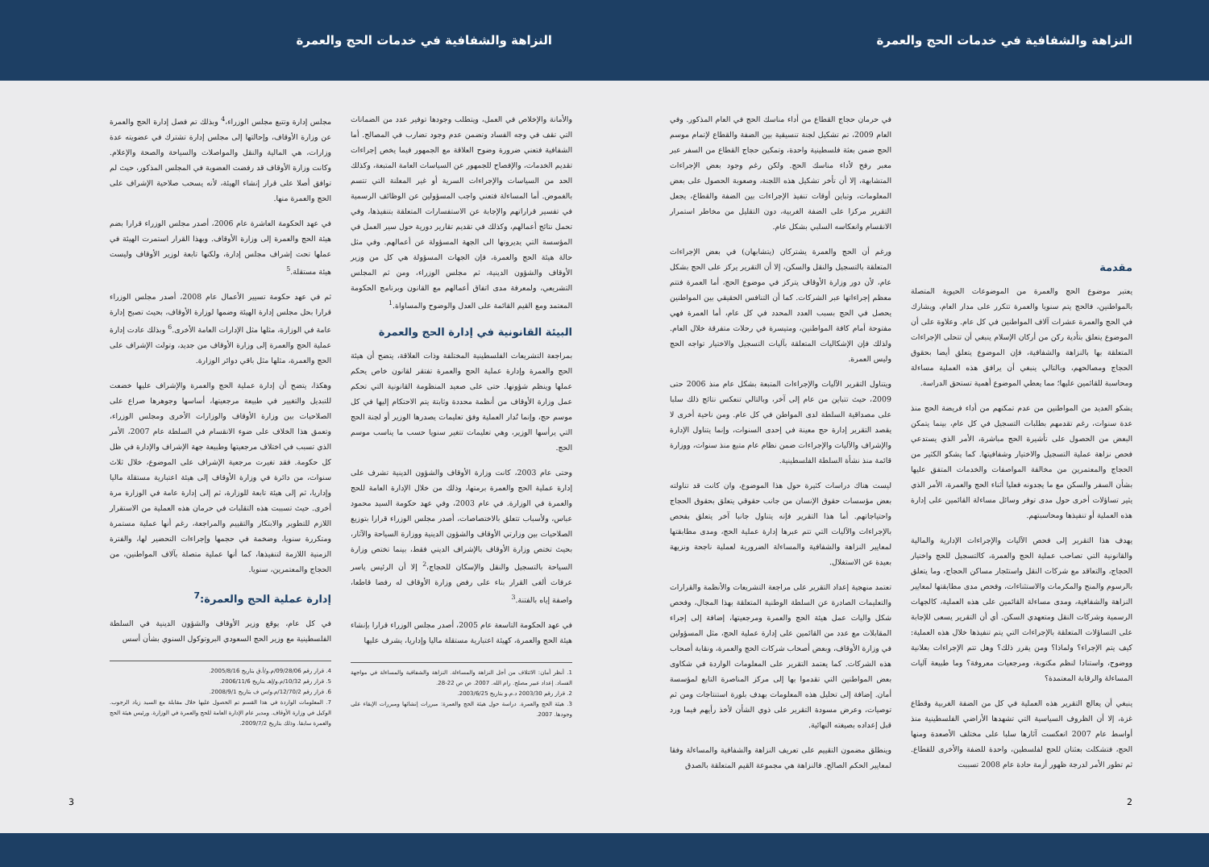النزاهة والشفافية في خدمات الحج والعمرة النزاهة والشفافية في خدمات الحج والعمرة
مقدمة
يعتبر موضوع الحج والعمرة من الموضوعات الحيوية المتصلة بالمواطنين، فالحج يتم سنويا والعمرة تتكرر على مدار العام، ويشارك في الحج والعمرة عشرات آلاف المواطنين في كل عام. وعلاوة على أن الموضوع يتعلق بتأدية ركن من أركان الإسلام ينبغي أن تتحلى الإجراءات المتعلقة بها بالنزاهة والشفافية، فإن الموضوع يتعلق أيضا بحقوق الحجاج ومصالحهم، وبالتالي ينبغي أن يرافق هذه العملية مساءلة ومحاسبة للقائمين عليها؛ مما يعطي الموضوع أهمية تستحق الدراسة.
يشكو العديد من المواطنين من عدم تمكنهم من أداء فريضة الحج منذ عدة سنوات، رغم تقدمهم بطلبات التسجيل في كل عام، بينما يتمكن البعض من الحصول على تأشيرة الحج مباشرة، الأمر الذي يستدعي فحص نزاهة عملية التسجيل والاختيار وشفافيتها. كما يشكو الكثير من الحجاج والمعتمرين من مخالفة المواصفات والخدمات المتفق عليها بشأن السفر والسكن مع ما يجدونه فعليا أثناء الحج والعمرة، الأمر الذي يثير تساؤلات أخرى حول مدى توفر وسائل مساءلة القائمين على إدارة هذه العملية أو تنفيذها ومحاسبتهم.
يهدف هذا التقرير إلى فحص الآليات والإجراءات الإدارية والمالية والقانونية التي تصاحب عملية الحج والعمرة، كالتسجيل للحج واختيار الحجاج، والتعاقد مع شركات النقل واستئجار مساكن الحجاج، وما يتعلق بالرسوم والمنح والمكرمات والاستثناءات، وفحص مدى مطابقتها لمعايير النزاهة والشفافية، ومدى مساءلة القائمين على هذه العملية، كالجهات الرسمية وشركات النقل ومتعهدي السكن. أي أن التقرير يسعى للإجابة على التساؤلات المتعلقة بالإجراءات التي يتم تنفيذها خلال هذه العملية: كيف يتم الإجراء؟ ولماذا؟ ومن يقرر ذلك؟ وهل تتم الإجراءات بعلانية ووضوح، واستنادا لنظم مكتوبة، ومرجعيات معروفة؟ وما طبيعة آليات المساءلة والرقابة المعتمدة؟
ينبغي أن يعالج التقرير هذه العملية في كل من الضفة الغربية وقطاع غزة، إلا أن الظروف السياسية التي تشهدها الأراضي الفلسطينية منذ أواسط عام 2007 انعكست آثارها سلبا على مختلف الأصعدة ومنها الحج، فتشكلت بعثتان للحج لفلسطين، واحدة للضفة والأخرى للقطاع. ثم تطور الأمر لدرجة ظهور أزمة حادة عام 2008 تسببت
في حرمان حجاج القطاع من أداء مناسك الحج في العام المذكور. وفي العام 2009، تم تشكيل لجنة تنسيقية بين الضفة والقطاع لإتمام موسم الحج ضمن بعثة فلسطينية واحدة، وتمكين حجاج القطاع من السفر عبر معبر رفح لأداء مناسك الحج. ولكن رغم وجود بعض الإجراءات المتشابهة، إلا أن تأخر تشكيل هذه اللجنة، وصعوبة الحصول على بعض المعلومات، وتباين أوقات تنفيذ الإجراءات بين الضفة والقطاع، يجعل التقرير مركزا على الضفة الغربية، دون التقليل من مخاطر استمرار الانقسام وانعكاسه السلبي بشكل عام.
ورغم أن الحج والعمرة يشتركان (يتشابهان) في بعض الإجراءات المتعلقة بالتسجيل والنقل والسكن، إلا أن التقرير يركز على الحج بشكل عام، لأن دور وزارة الأوقاف يتركز في موضوع الحج، أما العمرة فتتم معظم إجراءاتها عبر الشركات. كما أن التنافس الحقيقي بين المواطنين يحصل في الحج بسبب العدد المحدد في كل عام، أما العمرة فهي مفتوحة أمام كافة المواطنين، ومتيسرة في رحلات متفرقة خلال العام. ولذلك فإن الإشكاليات المتعلقة بآليات التسجيل والاختيار تواجه الحج وليس العمرة.
ويتناول التقرير الآليات والإجراءات المتبعة بشكل عام منذ 2006 حتى 2009، حيث تتباين من عام إلى آخر، وبالتالي تنعكس نتائج ذلك سلبا على مصداقية السلطة لدى المواطن في كل عام. ومن ناحية أخرى لا يقصد التقرير إدارة حج معينة في إحدى السنوات، وإنما يتناول الإدارة والإشراف والآليات والإجراءات ضمن نظام عام متبع منذ سنوات، ووزارة قائمة منذ نشأة السلطة الفلسطينية.
ليست هناك دراسات كثيرة حول هذا الموضوع، وان كانت قد تناولته بعض مؤسسات حقوق الإنسان من جانب حقوقي يتعلق بحقوق الحجاج واحتياجاتهم. أما هذا التقرير فإنه يتناول جانبا آخر يتعلق بفحص بالإجراءات والآليات التي تتم عبرها إدارة عملية الحج، ومدى مطابقتها لمعايير النزاهة والشفافية والمساءلة الضرورية لعملية ناجحة ونزيهة بعيدة عن الاستغلال.
تعتمد منهجية إعداد التقرير على مراجعة التشريعات والأنظمة والقرارات والتعليمات الصادرة عن السلطة الوطنية المتعلقة بهذا المجال، وفحص شكل واليات عمل هيئة الحج والعمرة ومرجعيتها، إضافة إلى إجراء المقابلات مع عدد من القائمين على إدارة عملية الحج، مثل المسؤولين في وزارة الأوقاف، وبعض أصحاب شركات الحج والعمرة، ونقابة أصحاب هذه الشركات. كما يعتمد التقرير على المعلومات الواردة في شكاوى بعض المواطنين التي تقدموا بها إلى مركز المناصرة التابع لمؤسسة أمان. إضافة إلى تحليل هذه المعلومات بهدف بلورة استنتاجات ومن ثم توصيات، وعرض مسودة التقرير على ذوي الشأن لأخذ رأيهم فيما ورد قبل إعداده بصيغته النهائية.
وينطلق مضمون التقييم على تعريف النزاهة والشفافية والمساءلة وفقا لمعايير الحكم الصالح. فالنزاهة هي مجموعة القيم المتعلقة بالصدق
والأمانة والإخلاص في العمل، ويتطلب وجودها توفير عدد من الضمانات التي تقف في وجه الفساد وتضمن عدم وجود تضارب في المصالح. أما الشفافية فتعني ضرورة وضوح العلاقة مع الجمهور فيما يخص إجراءات تقديم الخدمات، والإفصاح للجمهور عن السياسات العامة المتبعة، وكذلك الحد من السياسات والإجراءات السرية أو غير المعلنة التي تتسم بالغموض. أما المساءلة فتعني واجب المسؤولين عن الوظائف الرسمية في تفسير قراراتهم والإجابة عن الاستفسارات المتعلقة بتنفيذها، وفي تحمل نتائج أعمالهم، وكذلك في تقديم تقارير دورية حول سير العمل في المؤسسة التي يديرونها الى الجهة المسؤولة عن أعمالهم. وفي مثل حالة هيئة الحج والعمرة، فإن الجهات المسؤولة هي كل من وزير الأوقاف والشؤون الدينية، ثم مجلس الوزراء، ومن ثم المجلس التشريعي، ولمعرفة مدى اتفاق أعمالهم مع القانون وبرنامج الحكومة المعتمد ومع القيم القائمة على العدل والوضوح والمساواة.<sup>1</sup>
البيئة القانونية في إدارة الحج والعمرة
بمراجعة التشريعات الفلسطينية المختلفة وذات العلاقة، يتضح أن هيئة الحج والعمرة وإدارة عملية الحج والعمرة تفتقر لقانون خاص يحكم عملها وينظم شؤونها. حتى على صعيد المنظومة القانونية التي تحكم عمل وزارة الأوقاف من أنظمة محددة وثابتة يتم الاحتكام إليها في كل موسم حج، وإنما تُدار العملية وفق تعليمات يصدرها الوزير أو لجنة الحج التي يرأسها الوزير، وهي تعليمات تتغير سنويا حسب ما يناسب موسم الحج.
وحتى عام 2003، كانت وزارة الأوقاف والشؤون الدينية تشرف على إدارة عملية الحج والعمرة برمتها، وذلك من خلال الإدارة العامة للحج والعمرة في الوزارة. في عام 2003، وفي عهد حكومة السيد محمود عباس، ولأسباب تتعلق بالاختصاصات، أصدر مجلس الوزراء قرارا بتوزيع الصلاحيات بين وزارتي الأوقاف والشؤون الدينية ووزارة السياحة والآثار، بحيث تختص وزارة الأوقاف بالإشراف الديني فقط، بينما تختص وزارة السياحة بالتسجيل والنقل والإسكان للحجاج،<sup>2</sup> إلا أن الرئيس ياسر عرفات ألغى القرار بناء على رفض وزارة الأوقاف له رفضا قاطعا، واصفة إياه بالفتنة.<sup>3</sup>
في عهد الحكومة التاسعة عام 2005، أصدر مجلس الوزراء قرارا بإنشاء هيئة الحج والعمرة، كهيئة اعتبارية مستقلة ماليا وإداريا، يشرف عليها
1. أنظر أمان: الائتلاف من أجل النزاهة والمساءلة. النزاهة والشفافية والمساءلة في مواجهة الفساد. إعداد عبير مصلح. رام الله. 2007. ص ص 22-28.
2. قرار رقم 2003/30 د.م.و بتاريخ 2003/6/25.
3. هيئة الحج والعمرة. دراسة حول هيئة الحج والعمرة: مبررات إنشائها ومبررات الإبقاء على وجودها. 2007.
مجلس إدارة وتتبع مجلس الوزراء،<sup>4</sup> وبذلك تم فصل إدارة الحج والعمرة عن وزارة الأوقاف، وإحالتها إلى مجلس إدارة تشترك في عضويته عدة وزارات، هي المالية والنقل والمواصلات والسياحة والصحة والإعلام. وكانت وزارة الأوقاف قد رفضت العضوية في المجلس المذكور، حيث لم توافق أصلا على قرار إنشاء الهيئة، لأنه يسحب صلاحية الإشراف على الحج والعمرة منها.
في عهد الحكومة العاشرة عام 2006، أصدر مجلس الوزراء قرارا بضم هيئة الحج والعمرة إلى وزارة الأوقاف. وبهذا القرار استمرت الهيئة في عملها تحت إشراف مجلس إدارة، ولكنها تابعة لوزير الأوقاف وليست هيئة مستقلة.<sup>5</sup>
ثم في عهد حكومة تسيير الأعمال عام 2008، أصدر مجلس الوزراء قرارا بحل مجلس إدارة الهيئة وضمها لوزارة الأوقاف، بحيث تصبح إدارة عامة في الوزارة، مثلها مثل الإدارات العامة الأخرى.<sup>6</sup> وبذلك عادت إدارة عملية الحج والعمرة إلى وزارة الأوقاف من جديد، وتولت الإشراف على الحج والعمرة، مثلها مثل باقي دوائر الوزارة.
وهكذا، يتضح أن إدارة عملية الحج والعمرة والإشراف عليها خضعت للتبديل والتغيير في طبيعة مرجعيتها، أساسها وجوهرها صراع على الصلاحيات بين وزارة الأوقاف والوزارات الأخرى ومجلس الوزراء، وتعمق هذا الخلاف على ضوء الانقسام في السلطة عام 2007، الأمر الذي تسبب في اختلاف مرجعيتها وطبيعة جهة الإشراف والإدارة في ظل كل حكومة. فقد تغيرت مرجعية الإشراف على الموضوع، خلال ثلاث سنوات، من دائرة في وزارة الأوقاف إلى هيئة اعتبارية مستقلة ماليا وإداريا، ثم إلى هيئة تابعة للوزارة، ثم إلى إدارة عامة في الوزارة مرة أخرى. حيث تسببت هذه التقلبات في حرمان هذه العملية من الاستقرار اللازم للتطوير والابتكار والتقييم والمراجعة، رغم أنها عملية مستمرة ومتكررة سنويا، وضخمة في حجمها وإجراءات التحضير لها، والفترة الزمنية اللازمة لتنفيذها، كما أنها عملية متصلة بآلاف المواطنين، من الحجاج والمعتمرين، سنويا.
إدارة عملية الحج والعمرة:<sup>7</sup>
في كل عام، يوقع وزير الأوقاف والشؤون الدينية في السلطة الفلسطينية مع وزير الحج السعودي البروتوكول السنوي بشأن أسس
4. قرار رقم 09/28/06/م.و/أ.ق بتاريخ 2005/8/16.
5. قرار رقم 10/32/م.و/إهـ بتاريخ 2006/11/6.
6. قرار رقم 12/70/2/م.و/س ف بتاريخ 2008/9/1.
7. المعلومات الواردة في هذا القسم تم الحصول عليها خلال مقابلة مع السيد زياد الرجوب. الوكيل في وزارة الأوقاف. ومدير عام الإدارة العامة للحج والعمرة في الوزارة. ورئيس هيئة الحج والعمرة سابقا. وذلك بتاريخ 2009/7/2.
2 3